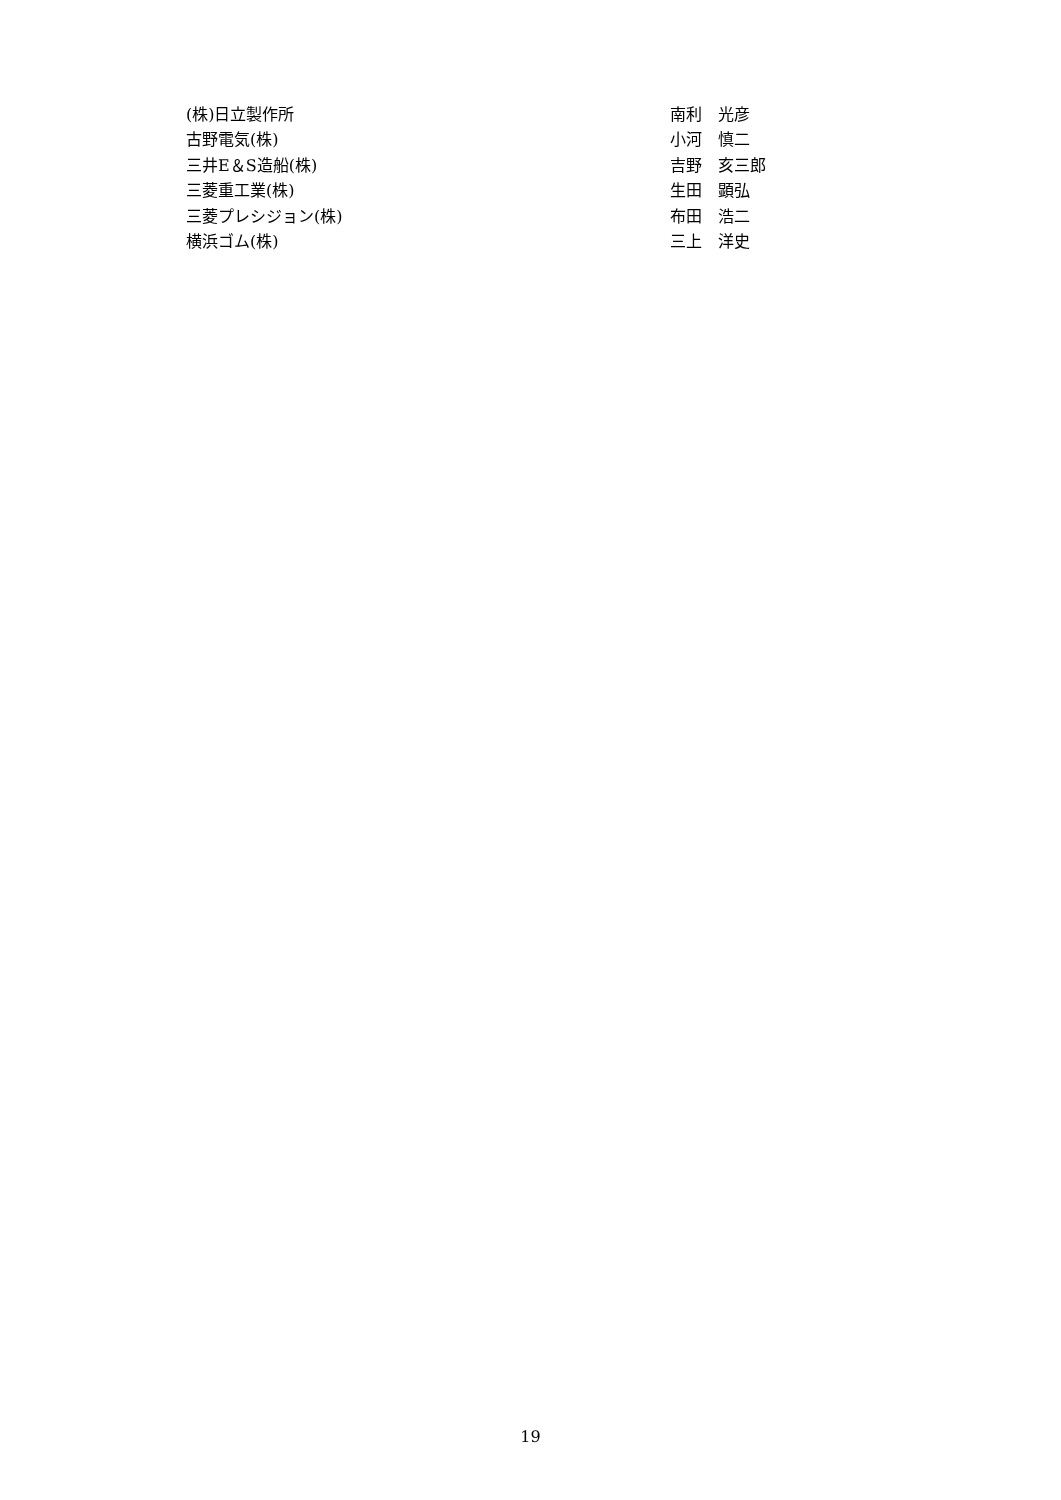| (株)日立製作所 | 南利 光彦 |
| 古野電気(株) | 小河 慎二 |
| 三井E＆S造船(株) | 吉野 亥三郎 |
| 三菱重工業(株) | 生田 顕弘 |
| 三菱プレシジョン(株) | 布田 浩二 |
| 横浜ゴム(株) | 三上 洋史 |
19